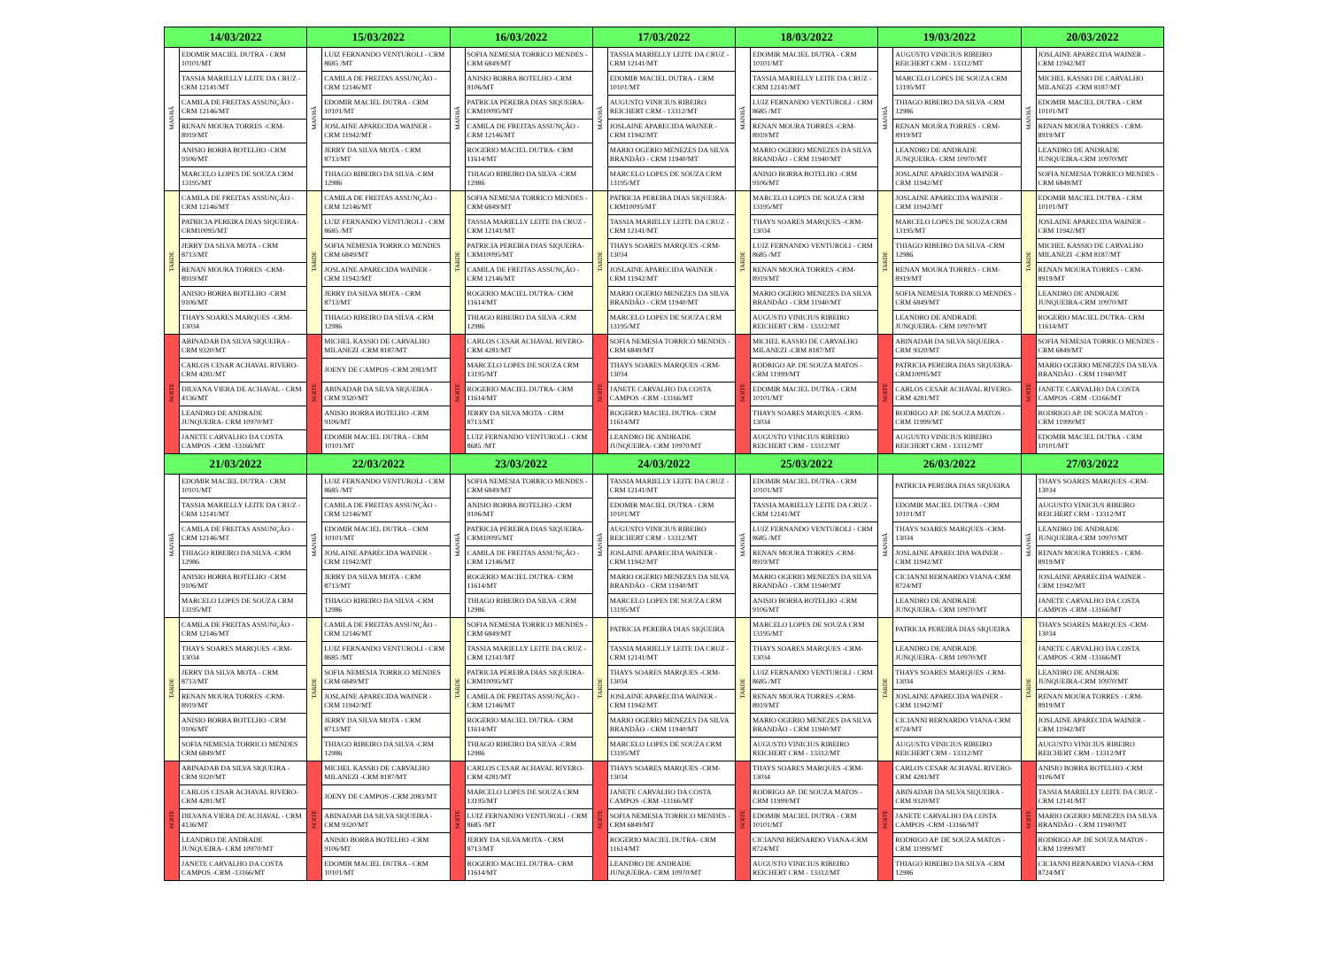| 14/03/2022 | | 15/03/2022 | | 16/03/2022 | | 17/03/2022 | | 18/03/2022 | | 19/03/2022 | | 20/03/2022 | |
| --- | --- | --- | --- | --- | --- | --- | --- | --- | --- | --- | --- | --- | --- |
| MANHÃ | EDOMIR MACIEL DUTRA - CRM 10101/MT | MANHÃ | LUIZ FERNANDO VENTUROLI - CRM 8685 /MT | MANHÃ | SOFIA NEMESIA TORRICO MENDES -CRM 6849/MT | MANHÃ | TASSIA MARIELLY LEITE DA CRUZ - CRM 12141/MT | MANHÃ | EDOMIR MACIEL DUTRA - CRM 10101/MT | MANHÃ | AUGUSTO VINICIUS RIBEIRO REICHERT CRM - 13312/MT | MANHÃ | JOSLAINE APARECIDA WAINER - CRM 11942/MT |
| | TASSIA MARIELLY LEITE DA CRUZ - CRM 12141/MT | | CAMILA DE FREITAS ASSUNÇÃO - CRM 12146/MT | | ANISIO BORBA BOTELHO -CRM 9106/MT | | EDOMIR MACIEL DUTRA - CRM 10101/MT | | TASSIA MARIELLY LEITE DA CRUZ - CRM 12141/MT | | MARCELO LOPES DE SOUZA CRM 13195/MT | | MICHEL KASSIO DE CARVALHO MILANEZI -CRM 8187/MT |
| | CAMILA DE FREITAS ASSUNÇÃO - CRM 12146/MT | | EDOMIR MACIEL DUTRA - CRM 10101/MT | | PATRICIA PEREIRA DIAS SIQUEIRA-CRM10095/MT | | AUGUSTO VINICIUS RIBEIRO REICHERT CRM - 13312/MT | | LUIZ FERNANDO VENTUROLI - CRM 8685 /MT | | THIAGO RIBEIRO DA SILVA -CRM 12986 | | EDOMIR MACIEL DUTRA - CRM 10101/MT |
| | RENAN MOURA TORRES -CRM-8919/MT | | JOSLAINE APARECIDA WAINER - CRM 11942/MT | | CAMILA DE FREITAS ASSUNÇÃO - CRM 12146/MT | | JOSLAINE APARECIDA WAINER - CRM 11942/MT | | RENAN MOURA TORRES -CRM-8919/MT | | RENAN MOURA TORRES - CRM-8919/MT | | RENAN MOURA TORRES - CRM-8919/MT |
| | ANISIO BORBA BOTELHO -CRM 9106/MT | | JERRY DA SILVA MOTA - CRM 8713/MT | | ROGERIO MACIEL DUTRA- CRM 11614/MT | | MARIO OGERIO MENEZES DA SILVA BRANDÃO - CRM 11940/MT | | MARIO OGERIO MENEZES DA SILVA BRANDÃO - CRM 11940/MT | | LEANDRO DE ANDRADE JUNQUEIRA- CRM 10970/MT | | LEANDRO DE ANDRADE JUNQUEIRA-CRM 10970/MT |
| | MARCELO LOPES DE SOUZA CRM 13195/MT | | THIAGO RIBEIRO DA SILVA -CRM 12986 | | THIAGO RIBEIRO DA SILVA -CRM 12986 | | MARCELO LOPES DE SOUZA CRM 13195/MT | | ANISIO BORBA BOTELHO -CRM 9106/MT | | JOSLAINE APARECIDA WAINER - CRM 11942/MT | | SOFIA NEMESIA TORRICO MENDES - CRM 6849/MT |
| TARDE | CAMILA DE FREITAS ASSUNÇÃO - CRM 12146/MT | TARDE | CAMILA DE FREITAS ASSUNÇÃO - CRM 12146/MT | TARDE | SOFIA NEMESIA TORRICO MENDES -CRM 6849/MT | TARDE | PATRICIA PEREIRA DIAS SIQUEIRA-CRM10095/MT | TARDE | MARCELO LOPES DE SOUZA CRM 13195/MT | TARDE | JOSLAINE APARECIDA WAINER - CRM 11942/MT | TARDE | EDOMIR MACIEL DUTRA - CRM 10101/MT |
| | PATRICIA PEREIRA DIAS SIQUEIRA-CRM10095/MT | | LUIZ FERNANDO VENTUROLI - CRM 8685 /MT | | TASSIA MARIELLY LEITE DA CRUZ - CRM 12141/MT | | TASSIA MARIELLY LEITE DA CRUZ - CRM 12141/MT | | THAYS SOARES MARQUES -CRM-13034 | | MARCELO LOPES DE SOUZA CRM 13195/MT | | JOSLAINE APARECIDA WAINER - CRM 11942/MT |
| | JERRY DA SILVA MOTA - CRM 8713/MT | | SOFIA NEMESIA TORRICO MENDES CRM 6849/MT | | PATRICIA PEREIRA DIAS SIQUEIRA-CRM10095/MT | | THAYS SOARES MARQUES -CRM-13034 | | LUIZ FERNANDO VENTUROLI - CRM 8685 /MT | | THIAGO RIBEIRO DA SILVA -CRM 12986 | | MICHEL KASSIO DE CARVALHO MILANEZI -CRM 8187/MT |
| | RENAN MOURA TORRES -CRM-8919/MT | | JOSLAINE APARECIDA WAINER - CRM 11942/MT | | CAMILA DE FREITAS ASSUNÇÃO - CRM 12146/MT | | JOSLAINE APARECIDA WAINER - CRM 11942/MT | | RENAN MOURA TORRES -CRM-8919/MT | | RENAN MOURA TORRES - CRM-8919/MT | | RENAN MOURA TORRES - CRM-8919/MT |
| | ANISIO BORBA BOTELHO -CRM 9106/MT | | JERRY DA SILVA MOTA - CRM 8713/MT | | ROGERIO MACIEL DUTRA- CRM 11614/MT | | MARIO OGERIO MENEZES DA SILVA BRANDÃO - CRM 11940/MT | | MARIO OGERIO MENEZES DA SILVA BRANDÃO - CRM 11940/MT | | SOFIA NEMESIA TORRICO MENDES -CRM 6849/MT | | LEANDRO DE ANDRADE JUNQUEIRA-CRM 10970/MT |
| | THAYS SOARES MARQUES -CRM-13034 | | THIAGO RIBEIRO DA SILVA -CRM 12986 | | THIAGO RIBEIRO DA SILVA -CRM 12986 | | MARCELO LOPES DE SOUZA CRM 13195/MT | | AUGUSTO VINICIUS RIBEIRO REICHERT CRM - 13312/MT | | LEANDRO DE ANDRADE JUNQUEIRA- CRM 10970/MT | | ROGERIO MACIEL DUTRA- CRM 11614/MT |
| NOITE | ABINADAB DA SILVA SIQUEIRA - CRM 9320/MT | NOITE | MICHEL KASSIO DE CARVALHO MILANEZI -CRM 8187/MT | NOITE | CARLOS CESAR ACHAVAL RIVERO-CRM 4281/MT | NOITE | SOFIA NEMESIA TORRICO MENDES -CRM 6849/MT | NOITE | MICHEL KASSIO DE CARVALHO MILANEZI -CRM 8187/MT | NOITE | ABINADAB DA SILVA SIQUEIRA - CRM 9320/MT | NOITE | SOFIA NEMESIA TORRICO MENDES - CRM 6849/MT |
| | CARLOS CESAR ACHAVAL RIVERO-CRM 4281/MT | | JOENY DE CAMPOS -CRM 2083/MT | | MARCELO LOPES DE SOUZA CRM 13195/MT | | THAYS SOARES MARQUES -CRM-13034 | | RODRIGO AP. DE SOUZA MATOS - CRM 11999/MT | | PATRICIA PEREIRA DIAS SIQUEIRA-CRM10095/MT | | MARIO OGERIO MENEZES DA SILVA BRANDÃO - CRM 11940/MT |
| | DILVANA VIERA DE ACHAVAL - CRM 4136/MT | | ABINADAB DA SILVA SIQUEIRA - CRM 9320/MT | | ROGERIO MACIEL DUTRA- CRM 11614/MT | | JANETE CARVALHO DA COSTA CAMPOS -CRM -13166/MT | | EDOMIR MACIEL DUTRA - CRM 10101/MT | | CARLOS CESAR ACHAVAL RIVERO-CRM 4281/MT | | JANETE CARVALHO DA COSTA CAMPOS -CRM -13166/MT |
| | LEANDRO DE ANDRADE JUNQUEIRA- CRM 10970/MT | | ANISIO BORBA BOTELHO -CRM 9106/MT | | JERRY DA SILVA MOTA - CRM 8713/MT | | ROGERIO MACIEL DUTRA- CRM 11614/MT | | THAYS SOARES MARQUES -CRM-13034 | | RODRIGO AP. DE SOUZA MATOS - CRM 11999/MT | | RODRIGO AP. DE SOUZA MATOS -CRM 11999/MT |
| | JANETE CARVALHO DA COSTA CAMPOS -CRM -13166/MT | | EDOMIR MACIEL DUTRA - CRM 10101/MT | | LUIZ FERNANDO VENTUROLI - CRM 8685 /MT | | LEANDRO DE ANDRADE JUNQUEIRA- CRM 10970/MT | | AUGUSTO VINICIUS RIBEIRO REICHERT CRM - 13312/MT | | AUGUSTO VINICIUS RIBEIRO REICHERT CRM - 13312/MT | | EDOMIR MACIEL DUTRA - CRM 10101/MT |
| 21/03/2022 | | 22/03/2022 | | 23/03/2022 | | 24/03/2022 | | 25/03/2022 | | 26/03/2022 | | 27/03/2022 | |
| MANHÃ | EDOMIR MACIEL DUTRA - CRM 10101/MT | MANHÃ | LUIZ FERNANDO VENTUROLI - CRM 8685 /MT | MANHÃ | SOFIA NEMESIA TORRICO MENDES -CRM 6849/MT | MANHÃ | TASSIA MARIELLY LEITE DA CRUZ - CRM 12141/MT | MANHÃ | EDOMIR MACIEL DUTRA - CRM 10101/MT | MANHÃ | PATRICIA PEREIRA DIAS SIQUEIRA | MANHÃ | THAYS SOARES MARQUES -CRM-13034 |
| | TASSIA MARIELLY LEITE DA CRUZ - CRM 12141/MT | | CAMILA DE FREITAS ASSUNÇÃO - CRM 12146/MT | | ANISIO BORBA BOTELHO -CRM 9106/MT | | EDOMIR MACIEL DUTRA - CRM 10101/MT | | TASSIA MARIELLY LEITE DA CRUZ - CRM 12141/MT | | EDOMIR MACIEL DUTRA - CRM 10101/MT | | AUGUSTO VINICIUS RIBEIRO REICHERT CRM - 13312/MT |
| | CAMILA DE FREITAS ASSUNÇÃO - CRM 12146/MT | | EDOMIR MACIEL DUTRA - CRM 10101/MT | | PATRICIA PEREIRA DIAS SIQUEIRA-CRM10095/MT | | AUGUSTO VINICIUS RIBEIRO REICHERT CRM - 13312/MT | | LUIZ FERNANDO VENTUROLI - CRM 8685 /MT | | THAYS SOARES MARQUES -CRM-13034 | | LEANDRO DE ANDRADE JUNQUEIRA-CRM 10970/MT |
| | THIAGO RIBEIRO DA SILVA -CRM 12986 | | JOSLAINE APARECIDA WAINER - CRM 11942/MT | | CAMILA DE FREITAS ASSUNÇÃO - CRM 12146/MT | | JOSLAINE APARECIDA WAINER - CRM 11942/MT | | RENAN MOURA TORRES -CRM-8919/MT | | JOSLAINE APARECIDA WAINER - CRM 11942/MT | | RENAN MOURA TORRES - CRM-8919/MT |
| | ANISIO BORBA BOTELHO -CRM 9106/MT | | JERRY DA SILVA MOTA - CRM 8713/MT | | ROGERIO MACIEL DUTRA- CRM 11614/MT | | MARIO OGERIO MENEZES DA SILVA BRANDÃO - CRM 11940/MT | | MARIO OGERIO MENEZES DA SILVA BRANDÃO - CRM 11940/MT | | CICIANNI BERNARDO VIANA-CRM 8724/MT | | JOSLAINE APARECIDA WAINER - CRM 11942/MT |
| | MARCELO LOPES DE SOUZA CRM 13195/MT | | THIAGO RIBEIRO DA SILVA -CRM 12986 | | THIAGO RIBEIRO DA SILVA -CRM 12986 | | MARCELO LOPES DE SOUZA CRM 13195/MT | | ANISIO BORBA BOTELHO -CRM 9106/MT | | LEANDRO DE ANDRADE JUNQUEIRA- CRM 10970/MT | | JANETE CARVALHO DA COSTA CAMPOS -CRM -13166/MT |
| TARDE | CAMILA DE FREITAS ASSUNÇÃO - CRM 12146/MT | TARDE | CAMILA DE FREITAS ASSUNÇÃO - CRM 12146/MT | TARDE | SOFIA NEMESIA TORRICO MENDES -CRM 6849/MT | TARDE | PATRICIA PEREIRA DIAS SIQUEIRA | TARDE | MARCELO LOPES DE SOUZA CRM 13195/MT | TARDE | PATRICIA PEREIRA DIAS SIQUEIRA | TARDE | THAYS SOARES MARQUES -CRM-13034 |
| | THAYS SOARES MARQUES -CRM-13034 | | LUIZ FERNANDO VENTUROLI - CRM 8685 /MT | | TASSIA MARIELLY LEITE DA CRUZ - CRM 12141/MT | | TASSIA MARIELLY LEITE DA CRUZ - CRM 12141/MT | | THAYS SOARES MARQUES -CRM-13034 | | LEANDRO DE ANDRADE JUNQUEIRA- CRM 10970/MT | | JANETE CARVALHO DA COSTA CAMPOS -CRM -13166/MT |
| | JERRY DA SILVA MOTA - CRM 8713/MT | | SOFIA NEMESIA TORRICO MENDES CRM 6849/MT | | PATRICIA PEREIRA DIAS SIQUEIRA-CRM10095/MT | | THAYS SOARES MARQUES -CRM-13034 | | LUIZ FERNANDO VENTUROLI - CRM 8685 /MT | | THAYS SOARES MARQUES -CRM-13034 | | LEANDRO DE ANDRADE JUNQUEIRA-CRM 10970/MT |
| | RENAN MOURA TORRES -CRM-8919/MT | | JOSLAINE APARECIDA WAINER - CRM 11942/MT | | CAMILA DE FREITAS ASSUNÇÃO - CRM 12146/MT | | JOSLAINE APARECIDA WAINER - CRM 11942/MT | | RENAN MOURA TORRES -CRM-8919/MT | | JOSLAINE APARECIDA WAINER - CRM 11942/MT | | RENAN MOURA TORRES - CRM-8919/MT |
| | ANISIO BORBA BOTELHO -CRM 9106/MT | | JERRY DA SILVA MOTA - CRM 8713/MT | | ROGERIO MACIEL DUTRA- CRM 11614/MT | | MARIO OGERIO MENEZES DA SILVA BRANDÃO - CRM 11940/MT | | MARIO OGERIO MENEZES DA SILVA BRANDÃO - CRM 11940/MT | | CICIANNI BERNARDO VIANA-CRM 8724/MT | | JOSLAINE APARECIDA WAINER - CRM 11942/MT |
| | SOFIA NEMESIA TORRICO MENDES CRM 6849/MT | | THIAGO RIBEIRO DA SILVA -CRM 12986 | | THIAGO RIBEIRO DA SILVA -CRM 12986 | | MARCELO LOPES DE SOUZA CRM 13195/MT | | AUGUSTO VINICIUS RIBEIRO REICHERT CRM - 13312/MT | | AUGUSTO VINICIUS RIBEIRO REICHERT CRM - 13312/MT | | AUGUSTO VINICIUS RIBEIRO REICHERT CRM - 13312/MT |
| NOITE | ABINADAB DA SILVA SIQUEIRA - CRM 9320/MT | NOITE | MICHEL KASSIO DE CARVALHO MILANEZI -CRM 8187/MT | NOITE | CARLOS CESAR ACHAVAL RIVERO-CRM 4281/MT | NOITE | THAYS SOARES MARQUES -CRM-13034 | NOITE | THAYS SOARES MARQUES -CRM-13034 | NOITE | CARLOS CESAR ACHAVAL RIVERO-CRM 4281/MT | NOITE | ANISIO BORBA BOTELHO -CRM 9106/MT |
| | CARLOS CESAR ACHAVAL RIVERO-CRM 4281/MT | | JOENY DE CAMPOS -CRM 2083/MT | | MARCELO LOPES DE SOUZA CRM 13195/MT | | JANETE CARVALHO DA COSTA CAMPOS -CRM -13166/MT | | RODRIGO AP. DE SOUZA MATOS - CRM 11999/MT | | ABINADAB DA SILVA SIQUEIRA - CRM 9320/MT | | TASSIA MARIELLY LEITE DA CRUZ - CRM 12141/MT |
| | DILVANA VIERA DE ACHAVAL - CRM 4136/MT | | ABINADAB DA SILVA SIQUEIRA - CRM 9320/MT | | LUIZ FERNANDO VENTUROLI - CRM 8685 /MT | | SOFIA NEMESIA TORRICO MENDES -CRM 6849/MT | | EDOMIR MACIEL DUTRA - CRM 10101/MT | | JANETE CARVALHO DA COSTA CAMPOS -CRM -13166/MT | | MARIO OGERIO MENEZES DA SILVA BRANDÃO - CRM 11940/MT |
| | LEANDRO DE ANDRADE JUNQUEIRA- CRM 10970/MT | | ANISIO BORBA BOTELHO -CRM 9106/MT | | JERRY DA SILVA MOTA - CRM 8713/MT | | ROGERIO MACIEL DUTRA- CRM 11614/MT | | CICIANNI BERNARDO VIANA-CRM 8724/MT | | RODRIGO AP. DE SOUZA MATOS - CRM 11999/MT | | RODRIGO AP. DE SOUZA MATOS -CRM 11999/MT |
| | JANETE CARVALHO DA COSTA CAMPOS -CRM -13166/MT | | EDOMIR MACIEL DUTRA - CRM 10101/MT | | ROGERIO MACIEL DUTRA- CRM 11614/MT | | LEANDRO DE ANDRADE JUNQUEIRA- CRM 10970/MT | | AUGUSTO VINICIUS RIBEIRO REICHERT CRM - 13312/MT | | THIAGO RIBEIRO DA SILVA -CRM 12986 | | CICIANNI BERNARDO VIANA-CRM 8724/MT |